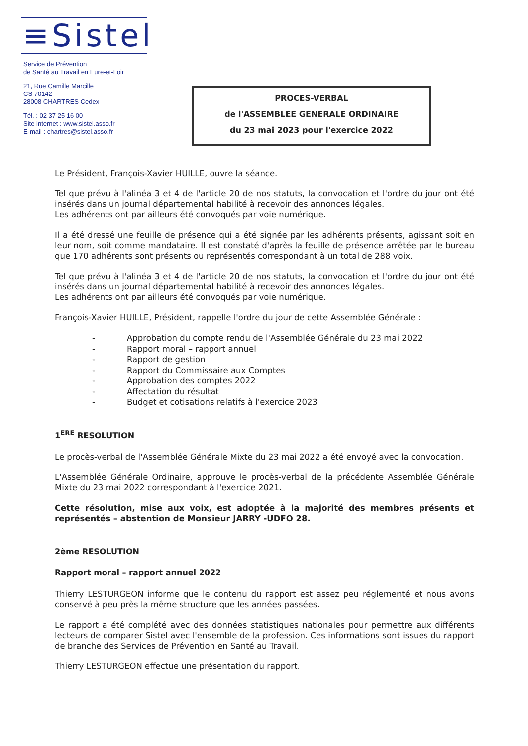≡Sistel
Service de Prévention
de Santé au Travail en Eure-et-Loir
21, Rue Camille Marcille
CS 70142
28008 CHARTRES Cedex
Tél. : 02 37 25 16 00
Site internet : www.sistel.asso.fr
E-mail : chartres@sistel.asso.fr
PROCES-VERBAL
de l'ASSEMBLEE GENERALE ORDINAIRE
du 23 mai 2023 pour l'exercice 2022
Le Président, François-Xavier HUILLE, ouvre la séance.
Tel que prévu à l'alinéa 3 et 4 de l'article 20 de nos statuts, la convocation et l'ordre du jour ont été insérés dans un journal départemental habilité à recevoir des annonces légales.
Les adhérents ont par ailleurs été convoqués par voie numérique.
Il a été dressé une feuille de présence qui a été signée par les adhérents présents, agissant soit en leur nom, soit comme mandataire. Il est constaté d'après la feuille de présence arrêtée par le bureau que 170 adhérents sont présents ou représentés correspondant à un total de 288 voix.
Tel que prévu à l'alinéa 3 et 4 de l'article 20 de nos statuts, la convocation et l'ordre du jour ont été insérés dans un journal départemental habilité à recevoir des annonces légales.
Les adhérents ont par ailleurs été convoqués par voie numérique.
François-Xavier HUILLE, Président, rappelle l'ordre du jour de cette Assemblée Générale :
- Approbation du compte rendu de l'Assemblée Générale du 23 mai 2022
- Rapport moral – rapport annuel
- Rapport de gestion
- Rapport du Commissaire aux Comptes
- Approbation des comptes 2022
- Affectation du résultat
- Budget et cotisations relatifs à l'exercice 2023
1<sup>ERE</sup> RESOLUTION
Le procès-verbal de l'Assemblée Générale Mixte du 23 mai 2022 a été envoyé avec la convocation.
L'Assemblée Générale Ordinaire, approuve le procès-verbal de la précédente Assemblée Générale Mixte du 23 mai 2022 correspondant à l'exercice 2021.
Cette résolution, mise aux voix, est adoptée à la majorité des membres présents et représentés – abstention de Monsieur JARRY -UDFO 28.
2ème RESOLUTION
Rapport moral – rapport annuel 2022
Thierry LESTURGEON informe que le contenu du rapport est assez peu réglementé et nous avons conservé à peu près la même structure que les années passées.
Le rapport a été complété avec des données statistiques nationales pour permettre aux différents lecteurs de comparer Sistel avec l'ensemble de la profession. Ces informations sont issues du rapport de branche des Services de Prévention en Santé au Travail.
Thierry LESTURGEON effectue une présentation du rapport.